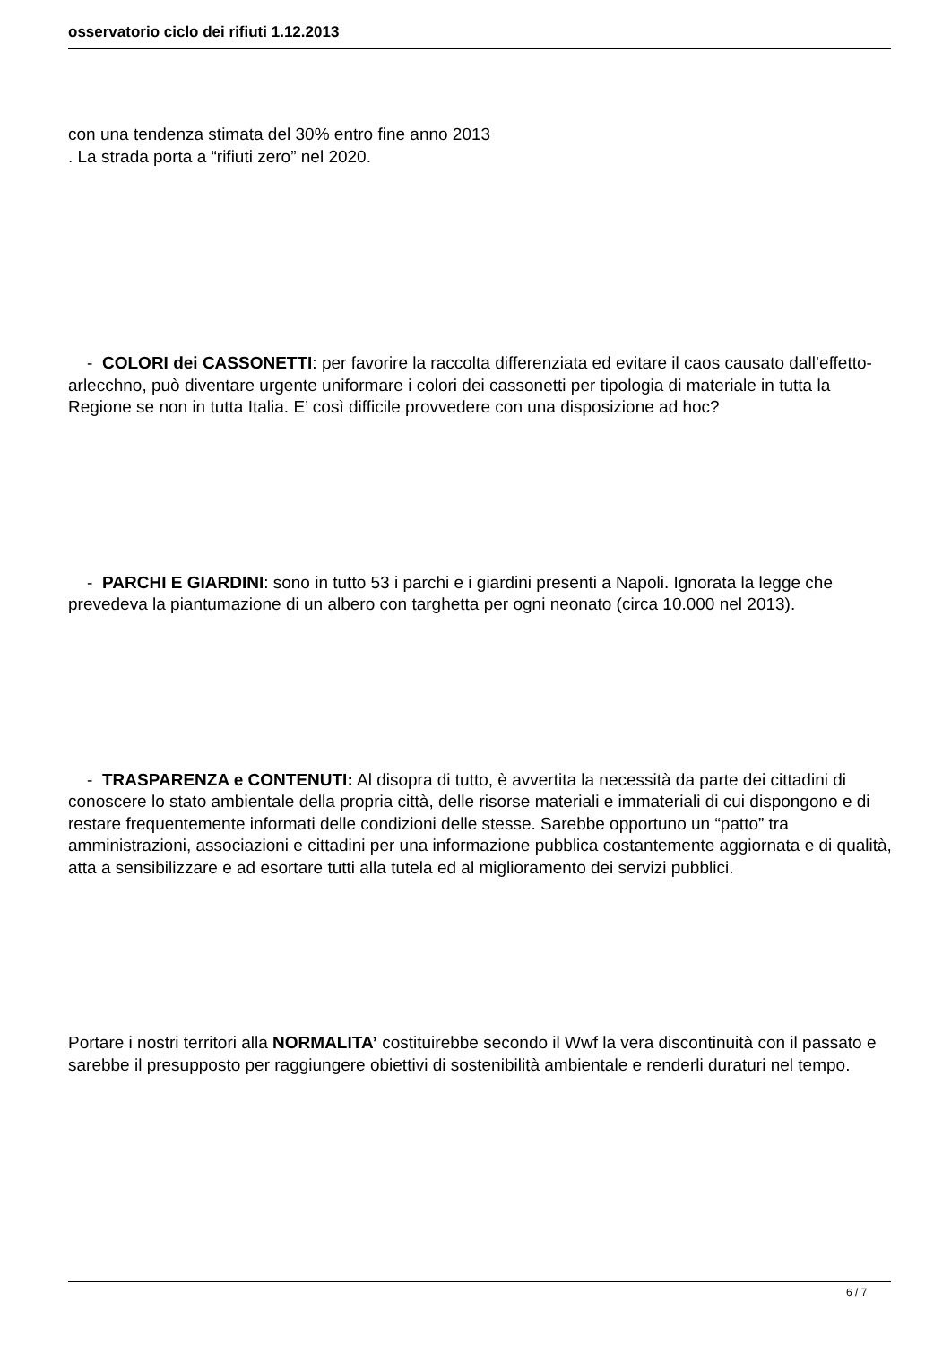osservatorio ciclo dei rifiuti 1.12.2013
con una tendenza stimata del 30% entro fine anno 2013
. La strada porta a “rifiuti zero” nel 2020.
- COLORI dei CASSONETTI: per favorire la raccolta differenziata ed evitare il caos causato dall’effetto-arlecchno, può diventare urgente uniformare i colori dei cassonetti per tipologia di materiale in tutta la Regione se non in tutta Italia. E’ così difficile provvedere con una disposizione ad hoc?
- PARCHI E GIARDINI: sono in tutto 53 i parchi e i giardini presenti a Napoli. Ignorata la legge che prevedeva la piantumazione di un albero con targhetta per ogni neonato (circa 10.000 nel 2013).
- TRASPARENZA e CONTENUTI: Al disopra di tutto, è avvertita la necessità da parte dei cittadini di conoscere lo stato ambientale della propria città, delle risorse materiali e immateriali di cui dispongono e di restare frequentemente informati delle condizioni delle stesse. Sarebbe opportuno un “patto” tra amministrazioni, associazioni e cittadini per una informazione pubblica costantemente aggiornata e di qualità, atta a sensibilizzare e ad esortare tutti alla tutela ed al miglioramento dei servizi pubblici.
Portare i nostri territori alla NORMALITA’ costituirebbe secondo il Wwf la vera discontinuità con il passato e sarebbe il presupposto per raggiungere obiettivi di sostenibilità ambientale e renderli duraturi nel tempo.
6 / 7